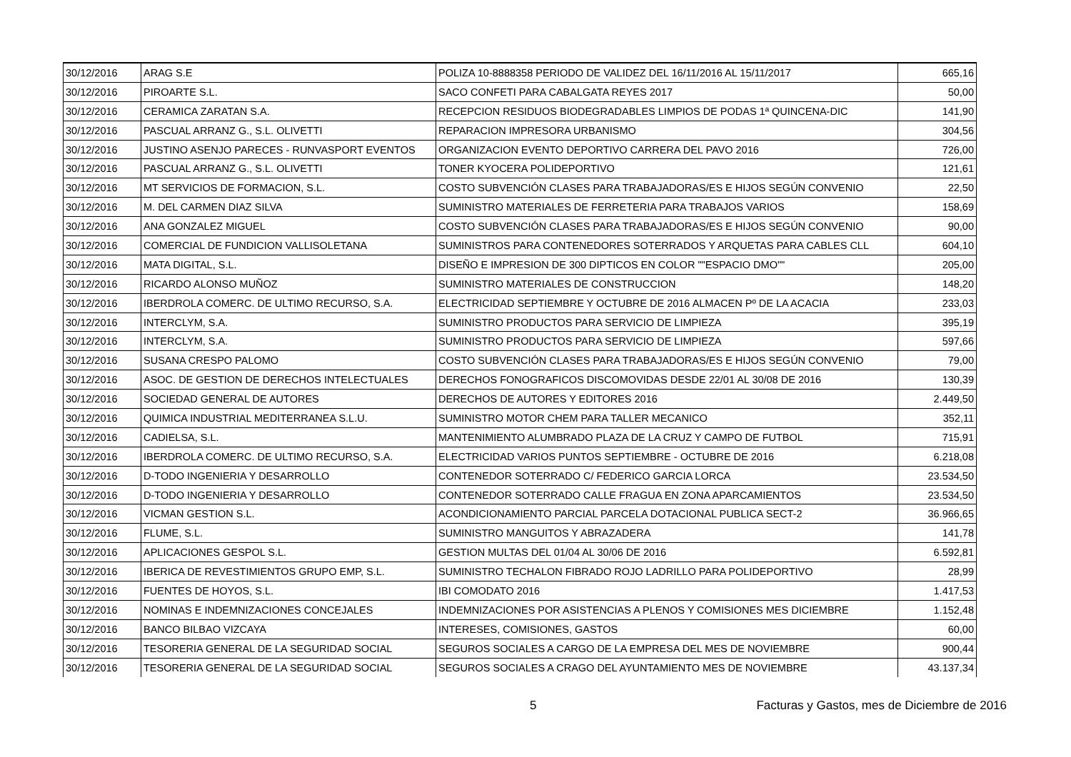| 30/12/2016 | ARAG S.E | POLIZA 10-8888358 PERIODO DE VALIDEZ DEL 16/11/2016 AL 15/11/2017 | 665,16 |
| 30/12/2016 | PIROARTE S.L. | SACO CONFETI PARA CABALGATA REYES 2017 | 50,00 |
| 30/12/2016 | CERAMICA ZARATAN S.A. | RECEPCION RESIDUOS BIODEGRADABLES LIMPIOS DE PODAS 1ª QUINCENA-DIC | 141,90 |
| 30/12/2016 | PASCUAL ARRANZ G., S.L. OLIVETTI | REPARACION IMPRESORA URBANISMO | 304,56 |
| 30/12/2016 | JUSTINO ASENJO PARECES - RUNVASPORT EVENTOS | ORGANIZACION EVENTO DEPORTIVO CARRERA DEL PAVO 2016 | 726,00 |
| 30/12/2016 | PASCUAL ARRANZ G., S.L. OLIVETTI | TONER KYOCERA POLIDEPORTIVO | 121,61 |
| 30/12/2016 | MT SERVICIOS DE FORMACION, S.L. | COSTO SUBVENCIÓN CLASES PARA TRABAJADORAS/ES E HIJOS SEGÚN CONVENIO | 22,50 |
| 30/12/2016 | M. DEL CARMEN DIAZ SILVA | SUMINISTRO MATERIALES DE FERRETERIA PARA TRABAJOS VARIOS | 158,69 |
| 30/12/2016 | ANA GONZALEZ MIGUEL | COSTO SUBVENCIÓN CLASES PARA TRABAJADORAS/ES E HIJOS SEGÚN CONVENIO | 90,00 |
| 30/12/2016 | COMERCIAL DE FUNDICION VALLISOLETANA | SUMINISTROS PARA CONTENEDORES SOTERRADOS Y ARQUETAS PARA CABLES CLL | 604,10 |
| 30/12/2016 | MATA DIGITAL, S.L. | DISEÑO E IMPRESION DE 300 DIPTICOS EN COLOR ""ESPACIO DMO"" | 205,00 |
| 30/12/2016 | RICARDO ALONSO MUÑOZ | SUMINISTRO MATERIALES DE CONSTRUCCION | 148,20 |
| 30/12/2016 | IBERDROLA COMERC. DE ULTIMO RECURSO, S.A. | ELECTRICIDAD SEPTIEMBRE Y OCTUBRE DE 2016 ALMACEN Pº DE LA ACACIA | 233,03 |
| 30/12/2016 | INTERCLYM, S.A. | SUMINISTRO PRODUCTOS PARA SERVICIO DE LIMPIEZA | 395,19 |
| 30/12/2016 | INTERCLYM, S.A. | SUMINISTRO PRODUCTOS PARA SERVICIO DE LIMPIEZA | 597,66 |
| 30/12/2016 | SUSANA CRESPO PALOMO | COSTO SUBVENCIÓN CLASES PARA TRABAJADORAS/ES E HIJOS SEGÚN CONVENIO | 79,00 |
| 30/12/2016 | ASOC. DE GESTION DE DERECHOS INTELECTUALES | DERECHOS FONOGRAFICOS DISCOMOVIDAS DESDE 22/01 AL 30/08 DE 2016 | 130,39 |
| 30/12/2016 | SOCIEDAD GENERAL DE AUTORES | DERECHOS DE AUTORES Y EDITORES 2016 | 2.449,50 |
| 30/12/2016 | QUIMICA INDUSTRIAL MEDITERRANEA S.L.U. | SUMINISTRO MOTOR CHEM PARA TALLER MECANICO | 352,11 |
| 30/12/2016 | CADIELSA, S.L. | MANTENIMIENTO ALUMBRADO PLAZA DE LA CRUZ Y CAMPO DE FUTBOL | 715,91 |
| 30/12/2016 | IBERDROLA COMERC. DE ULTIMO RECURSO, S.A. | ELECTRICIDAD VARIOS PUNTOS SEPTIEMBRE - OCTUBRE DE 2016 | 6.218,08 |
| 30/12/2016 | D-TODO INGENIERIA Y DESARROLLO | CONTENEDOR SOTERRADO C/ FEDERICO GARCIA LORCA | 23.534,50 |
| 30/12/2016 | D-TODO INGENIERIA Y DESARROLLO | CONTENEDOR SOTERRADO CALLE FRAGUA EN ZONA APARCAMIENTOS | 23.534,50 |
| 30/12/2016 | VICMAN GESTION S.L. | ACONDICIONAMIENTO PARCIAL PARCELA DOTACIONAL PUBLICA SECT-2 | 36.966,65 |
| 30/12/2016 | FLUME, S.L. | SUMINISTRO MANGUITOS Y ABRAZADERA | 141,78 |
| 30/12/2016 | APLICACIONES GESPOL S.L. | GESTION MULTAS DEL 01/04 AL 30/06 DE 2016 | 6.592,81 |
| 30/12/2016 | IBERICA DE REVESTIMIENTOS GRUPO EMP, S.L. | SUMINISTRO TECHALON FIBRADO ROJO LADRILLO PARA POLIDEPORTIVO | 28,99 |
| 30/12/2016 | FUENTES DE HOYOS, S.L. | IBI COMODATO 2016 | 1.417,53 |
| 30/12/2016 | NOMINAS E INDEMNIZACIONES CONCEJALES | INDEMNIZACIONES POR ASISTENCIAS A PLENOS Y COMISIONES MES DICIEMBRE | 1.152,48 |
| 30/12/2016 | BANCO BILBAO VIZCAYA | INTERESES, COMISIONES, GASTOS | 60,00 |
| 30/12/2016 | TESORERIA GENERAL DE LA SEGURIDAD SOCIAL | SEGUROS SOCIALES A CARGO DE LA EMPRESA DEL MES DE NOVIEMBRE | 900,44 |
| 30/12/2016 | TESORERIA GENERAL DE LA SEGURIDAD SOCIAL | SEGUROS SOCIALES A CRAGO DEL AYUNTAMIENTO MES DE NOVIEMBRE | 43.137,34 |
5 Facturas y Gastos, mes de Diciembre de 2016